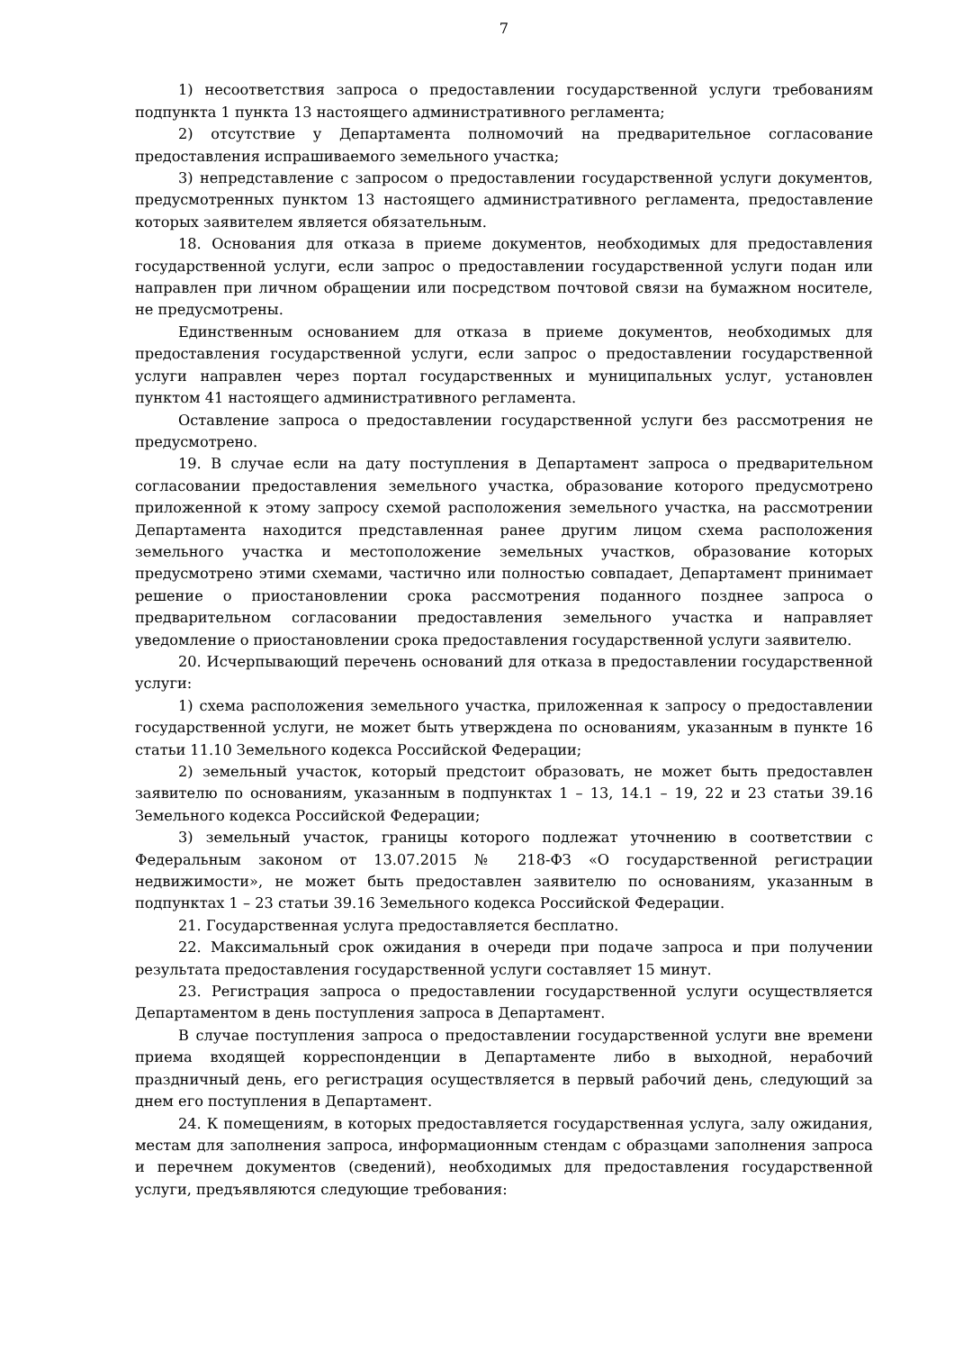7
1) несоответствия запроса о предоставлении государственной услуги требованиям подпункта 1 пункта 13 настоящего административного регламента;
2) отсутствие у Департамента полномочий на предварительное согласование предоставления испрашиваемого земельного участка;
3) непредставление с запросом о предоставлении государственной услуги документов, предусмотренных пунктом 13 настоящего административного регламента, предоставление которых заявителем является обязательным.
18. Основания для отказа в приеме документов, необходимых для предоставления государственной услуги, если запрос о предоставлении государственной услуги подан или направлен при личном обращении или посредством почтовой связи на бумажном носителе, не предусмотрены.
Единственным основанием для отказа в приеме документов, необходимых для предоставления государственной услуги, если запрос о предоставлении государственной услуги направлен через портал государственных и муниципальных услуг, установлен пунктом 41 настоящего административного регламента.
Оставление запроса о предоставлении государственной услуги без рассмотрения не предусмотрено.
19. В случае если на дату поступления в Департамент запроса о предварительном согласовании предоставления земельного участка, образование которого предусмотрено приложенной к этому запросу схемой расположения земельного участка, на рассмотрении Департамента находится представленная ранее другим лицом схема расположения земельного участка и местоположение земельных участков, образование которых предусмотрено этими схемами, частично или полностью совпадает, Департамент принимает решение о приостановлении срока рассмотрения поданного позднее запроса о предварительном согласовании предоставления земельного участка и направляет уведомление о приостановлении срока предоставления государственной услуги заявителю.
20. Исчерпывающий перечень оснований для отказа в предоставлении государственной услуги:
1) схема расположения земельного участка, приложенная к запросу о предоставлении государственной услуги, не может быть утверждена по основаниям, указанным в пункте 16 статьи 11.10 Земельного кодекса Российской Федерации;
2) земельный участок, который предстоит образовать, не может быть предоставлен заявителю по основаниям, указанным в подпунктах 1 – 13, 14.1 – 19, 22 и 23 статьи 39.16 Земельного кодекса Российской Федерации;
3) земельный участок, границы которого подлежат уточнению в соответствии с Федеральным законом от 13.07.2015 № 218-ФЗ «О государственной регистрации недвижимости», не может быть предоставлен заявителю по основаниям, указанным в подпунктах 1 – 23 статьи 39.16 Земельного кодекса Российской Федерации.
21. Государственная услуга предоставляется бесплатно.
22. Максимальный срок ожидания в очереди при подаче запроса и при получении результата предоставления государственной услуги составляет 15 минут.
23. Регистрация запроса о предоставлении государственной услуги осуществляется Департаментом в день поступления запроса в Департамент.
В случае поступления запроса о предоставлении государственной услуги вне времени приема входящей корреспонденции в Департаменте либо в выходной, нерабочий праздничный день, его регистрация осуществляется в первый рабочий день, следующий за днем его поступления в Департамент.
24. К помещениям, в которых предоставляется государственная услуга, залу ожидания, местам для заполнения запроса, информационным стендам с образцами заполнения запроса и перечнем документов (сведений), необходимых для предоставления государственной услуги, предъявляются следующие требования: